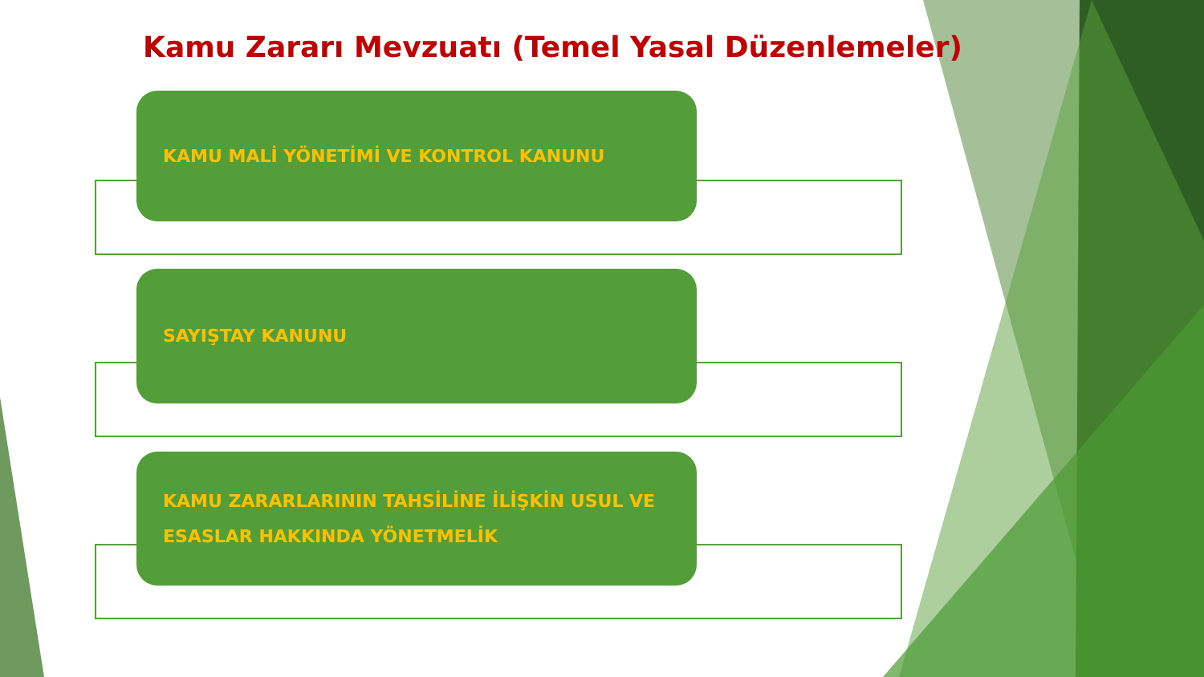Kamu Zararı Mevzuatı (Temel Yasal Düzenlemeler)
KAMU MALİ YÖNETİMİ VE KONTROL KANUNU
SAYIŞTAY KANUNU
KAMU ZARARLARININ TAHSİLİNE İLİŞKİN USUL VE ESASLAR HAKKINDA YÖNETMELİK